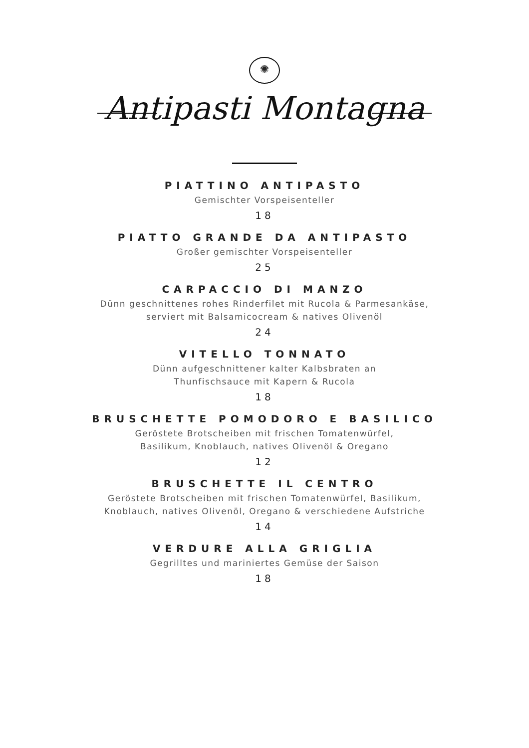✺
Antipasti Montagna
PIATTINO ANTIPASTO
Gemischter Vorspeisenteller
18
PIATTO GRANDE DA ANTIPASTO
Großer gemischter Vorspeisenteller
25
CARPACCIO DI MANZO
Dünn geschnittenes rohes Rinderfilet mit Rucola & Parmesankäse,
serviert mit Balsamicocream & natives Olivenöl
24
VITELLO TONNATO
Dünn aufgeschnittener kalter Kalbsbraten an
Thunfischsauce mit Kapern & Rucola
18
BRUSCHETTE POMODORO E BASILICO
Geröstete Brotscheiben mit frischen Tomatenwürfel,
Basilikum, Knoblauch, natives Olivenöl & Oregano
12
BRUSCHETTE IL CENTRO
Geröstete Brotscheiben mit frischen Tomatenwürfel, Basilikum,
Knoblauch, natives Olivenöl, Oregano & verschiedene Aufstriche
14
VERDURE ALLA GRIGLIA
Gegrilltes und mariniertes Gemüse der Saison
18